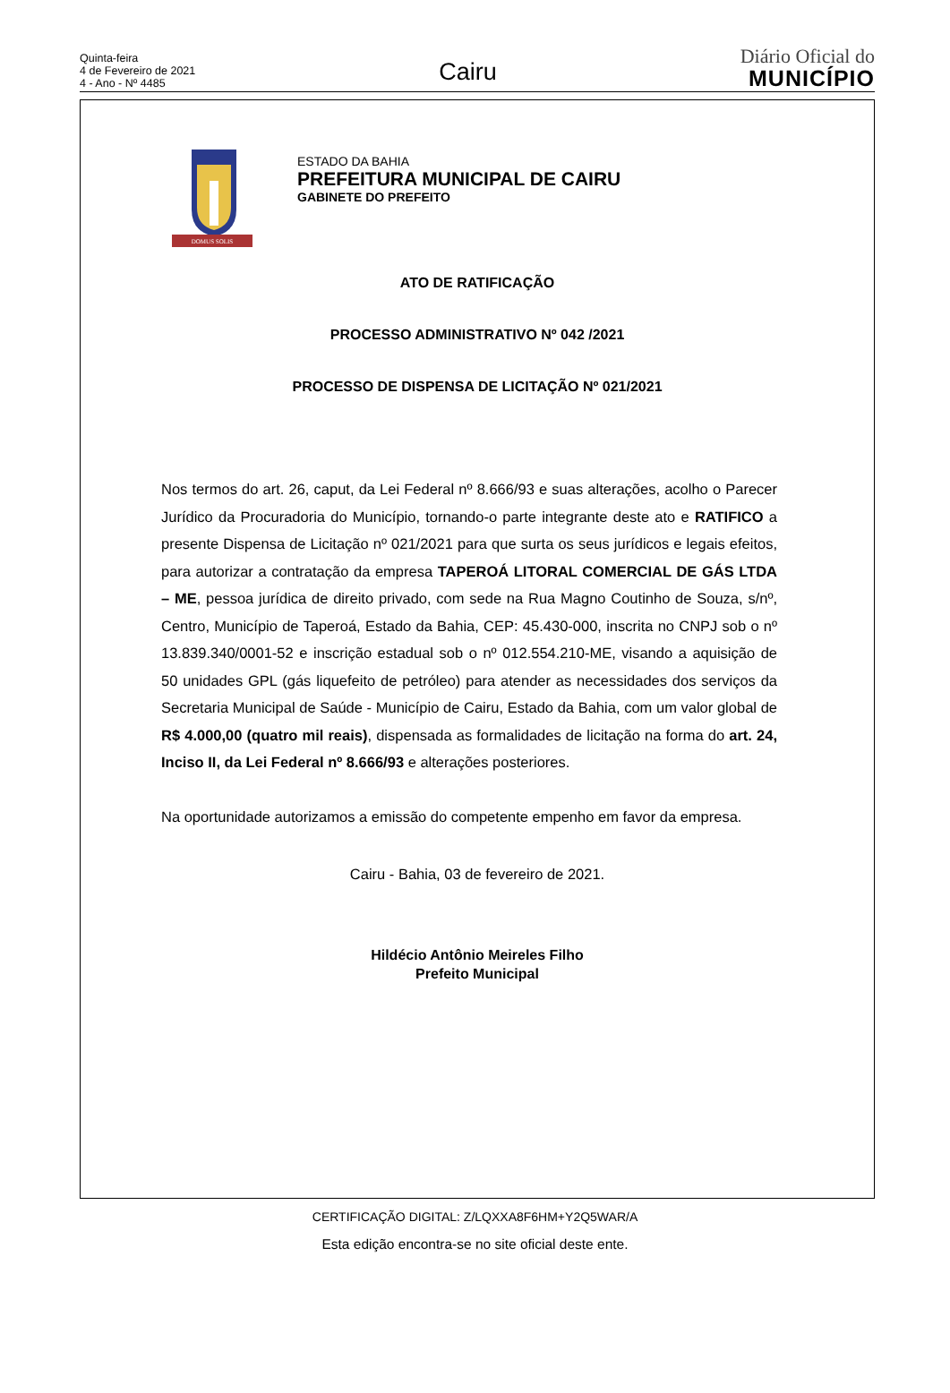Quinta-feira
4 de Fevereiro de 2021
4 - Ano - Nº 4485
Cairu
Diário Oficial do
MUNICÍPIO
DOMUS SOLIS
ESTADO DA BAHIA
PREFEITURA MUNICIPAL DE CAIRU
GABINETE DO PREFEITO
ATO DE RATIFICAÇÃO
PROCESSO ADMINISTRATIVO Nº 042 /2021
PROCESSO DE DISPENSA DE LICITAÇÃO Nº 021/2021
Nos termos do art. 26, caput, da Lei Federal nº 8.666/93 e suas alterações, acolho o Parecer Jurídico da Procuradoria do Município, tornando-o parte integrante deste ato e RATIFICO a presente Dispensa de Licitação nº 021/2021 para que surta os seus jurídicos e legais efeitos, para autorizar a contratação da empresa TAPEROÁ LITORAL COMERCIAL DE GÁS LTDA – ME, pessoa jurídica de direito privado, com sede na Rua Magno Coutinho de Souza, s/nº, Centro, Município de Taperoá, Estado da Bahia, CEP: 45.430-000, inscrita no CNPJ sob o nº 13.839.340/0001-52 e inscrição estadual sob o nº 012.554.210-ME, visando a aquisição de 50 unidades GPL (gás liquefeito de petróleo) para atender as necessidades dos serviços da Secretaria Municipal de Saúde - Município de Cairu, Estado da Bahia, com um valor global de R$ 4.000,00 (quatro mil reais), dispensada as formalidades de licitação na forma do art. 24, Inciso II, da Lei Federal nº 8.666/93 e alterações posteriores.
Na oportunidade autorizamos a emissão do competente empenho em favor da empresa.
Cairu - Bahia, 03 de fevereiro de 2021.
Hildécio Antônio Meireles Filho
Prefeito Municipal
CERTIFICAÇÃO DIGITAL: Z/LQXXA8F6HM+Y2Q5WAR/A
Esta edição encontra-se no site oficial deste ente.